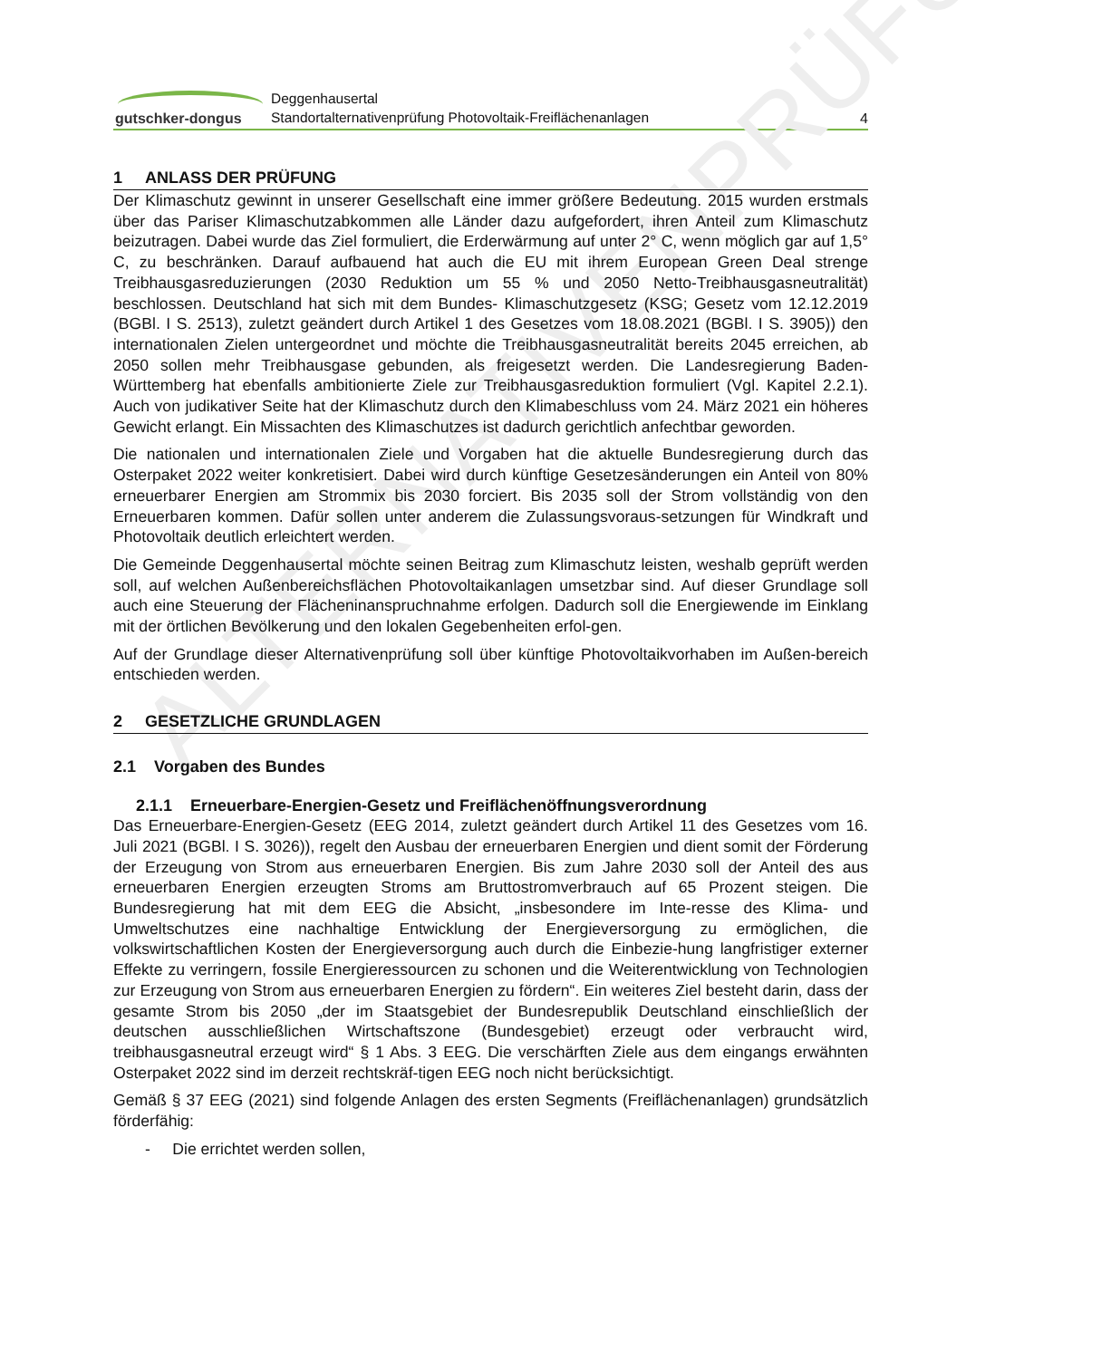ALTERNATIVENPRÜFUNG
gutschker-dongus
Deggenhausertal
Standortalternativenprüfung Photovoltaik-Freiflächenanlagen
4
1 ANLASS DER PRÜFUNG
Der Klimaschutz gewinnt in unserer Gesellschaft eine immer größere Bedeutung. 2015 wurden erstmals über das Pariser Klimaschutzabkommen alle Länder dazu aufgefordert, ihren Anteil zum Klimaschutz beizutragen. Dabei wurde das Ziel formuliert, die Erderwärmung auf unter 2° C, wenn möglich gar auf 1,5° C, zu beschränken. Darauf aufbauend hat auch die EU mit ihrem European Green Deal strenge Treibhausgasreduzierungen (2030 Reduktion um 55 % und 2050 Netto-Treibhausgasneutralität) beschlossen. Deutschland hat sich mit dem Bundes- Klimaschutzgesetz (KSG; Gesetz vom 12.12.2019 (BGBl. I S. 2513), zuletzt geändert durch Artikel 1 des Gesetzes vom 18.08.2021 (BGBl. I S. 3905)) den internationalen Zielen untergeordnet und möchte die Treibhausgasneutralität bereits 2045 erreichen, ab 2050 sollen mehr Treibhausgase gebunden, als freigesetzt werden. Die Landesregierung Baden-Württemberg hat ebenfalls ambitionierte Ziele zur Treibhausgasreduktion formuliert (Vgl. Kapitel 2.2.1). Auch von judikativer Seite hat der Klimaschutz durch den Klimabeschluss vom 24. März 2021 ein höheres Gewicht erlangt. Ein Missachten des Klimaschutzes ist dadurch gerichtlich anfechtbar geworden.
Die nationalen und internationalen Ziele und Vorgaben hat die aktuelle Bundesregierung durch das Osterpaket 2022 weiter konkretisiert. Dabei wird durch künftige Gesetzesänderungen ein Anteil von 80% erneuerbarer Energien am Strommix bis 2030 forciert. Bis 2035 soll der Strom vollständig von den Erneuerbaren kommen. Dafür sollen unter anderem die Zulassungsvoraus-setzungen für Windkraft und Photovoltaik deutlich erleichtert werden.
Die Gemeinde Deggenhausertal möchte seinen Beitrag zum Klimaschutz leisten, weshalb geprüft werden soll, auf welchen Außenbereichsflächen Photovoltaikanlagen umsetzbar sind. Auf dieser Grundlage soll auch eine Steuerung der Flächeninanspruchnahme erfolgen. Dadurch soll die Energiewende im Einklang mit der örtlichen Bevölkerung und den lokalen Gegebenheiten erfol-gen.
Auf der Grundlage dieser Alternativenprüfung soll über künftige Photovoltaikvorhaben im Außen-bereich entschieden werden.
2 GESETZLICHE GRUNDLAGEN
2.1 Vorgaben des Bundes
2.1.1 Erneuerbare-Energien-Gesetz und Freiflächenöffnungsverordnung
Das Erneuerbare-Energien-Gesetz (EEG 2014, zuletzt geändert durch Artikel 11 des Gesetzes vom 16. Juli 2021 (BGBl. I S. 3026)), regelt den Ausbau der erneuerbaren Energien und dient somit der Förderung der Erzeugung von Strom aus erneuerbaren Energien. Bis zum Jahre 2030 soll der Anteil des aus erneuerbaren Energien erzeugten Stroms am Bruttostromverbrauch auf 65 Prozent steigen. Die Bundesregierung hat mit dem EEG die Absicht, „insbesondere im Inte-resse des Klima- und Umweltschutzes eine nachhaltige Entwicklung der Energieversorgung zu ermöglichen, die volkswirtschaftlichen Kosten der Energieversorgung auch durch die Einbezie-hung langfristiger externer Effekte zu verringern, fossile Energieressourcen zu schonen und die Weiterentwicklung von Technologien zur Erzeugung von Strom aus erneuerbaren Energien zu fördern“. Ein weiteres Ziel besteht darin, dass der gesamte Strom bis 2050 „der im Staatsgebiet der Bundesrepublik Deutschland einschließlich der deutschen ausschließlichen Wirtschaftszone (Bundesgebiet) erzeugt oder verbraucht wird, treibhausgasneutral erzeugt wird“ § 1 Abs. 3 EEG. Die verschärften Ziele aus dem eingangs erwähnten Osterpaket 2022 sind im derzeit rechtskräf-tigen EEG noch nicht berücksichtigt.
Gemäß § 37 EEG (2021) sind folgende Anlagen des ersten Segments (Freiflächenanlagen) grundsätzlich förderfähig:
- Die errichtet werden sollen,